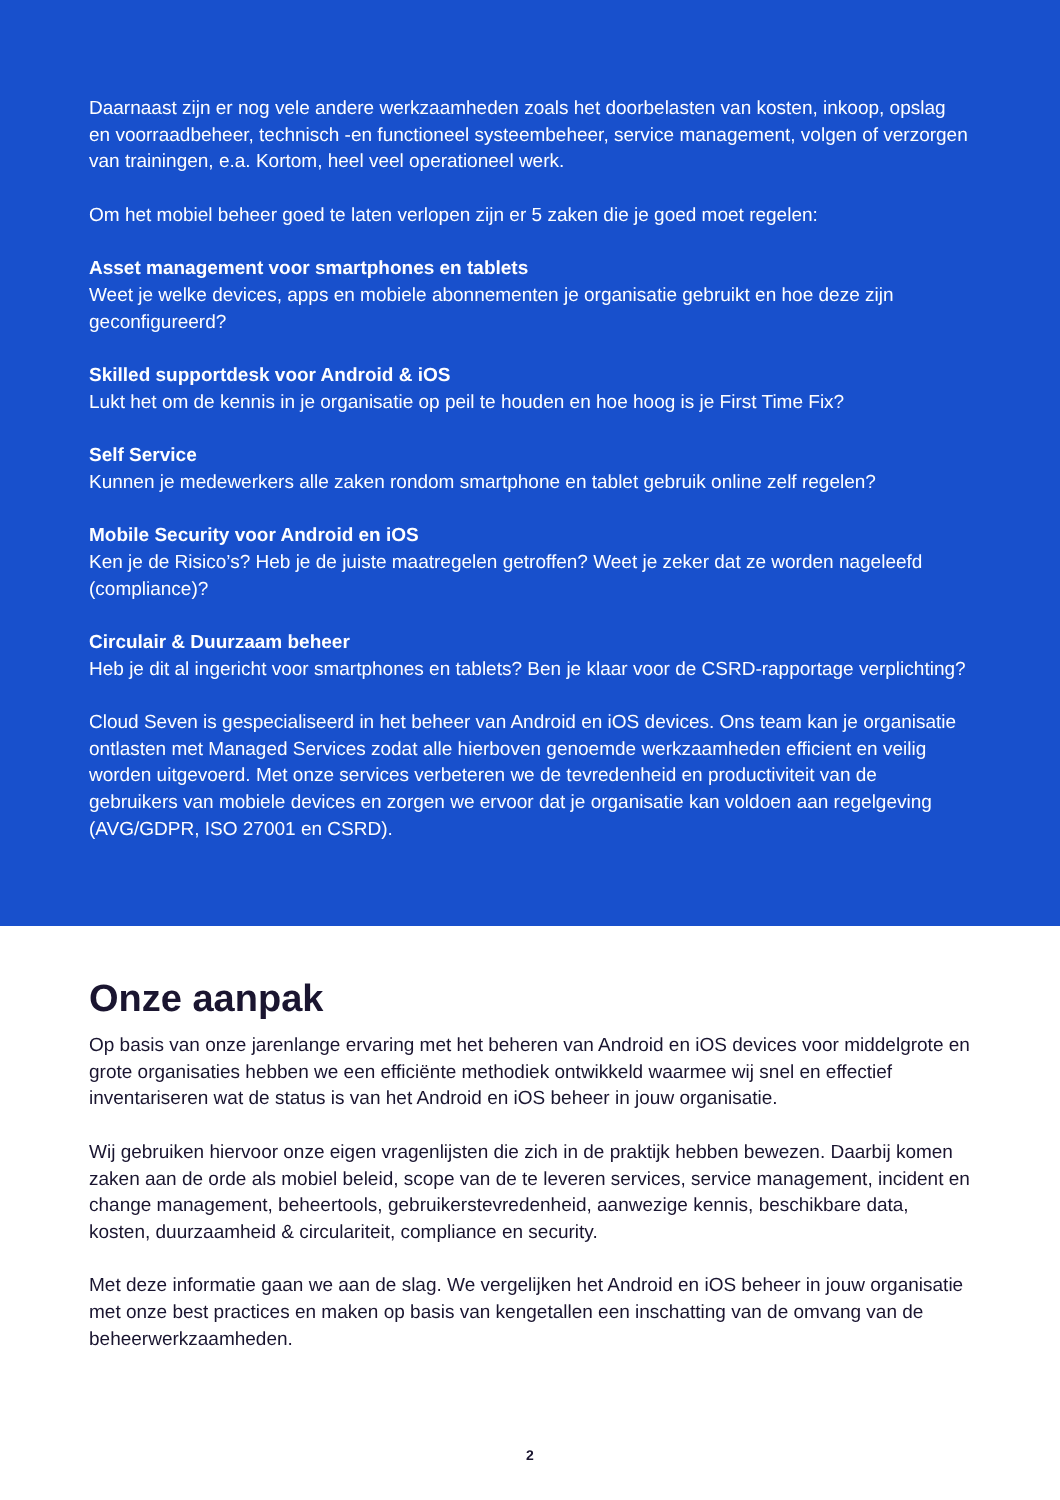Daarnaast zijn er nog vele andere werkzaamheden zoals het doorbelasten van kosten, inkoop, opslag en voorraadbeheer, technisch -en functioneel systeembeheer, service management, volgen of verzorgen van trainingen, e.a. Kortom, heel veel operationeel werk.
Om het mobiel beheer goed te laten verlopen zijn er 5 zaken die je goed moet regelen:
Asset management voor smartphones en tablets
Weet je welke devices, apps en mobiele abonnementen je organisatie gebruikt en hoe deze zijn geconfigureerd?
Skilled supportdesk voor Android & iOS
Lukt het om de kennis in je organisatie op peil te houden en hoe hoog is je First Time Fix?
Self Service
Kunnen je medewerkers alle zaken rondom smartphone en tablet gebruik online zelf regelen?
Mobile Security voor Android en iOS
Ken je de Risico’s? Heb je de juiste maatregelen getroffen? Weet je zeker dat ze worden nageleefd (compliance)?
Circulair & Duurzaam beheer
Heb je dit al ingericht voor smartphones en tablets? Ben je klaar voor de CSRD-rapportage verplichting?
Cloud Seven is gespecialiseerd in het beheer van Android en iOS devices. Ons team kan je organisatie ontlasten met Managed Services zodat alle hierboven genoemde werkzaamheden efficient en veilig worden uitgevoerd. Met onze services verbeteren we de tevredenheid en productiviteit van de gebruikers van mobiele devices en zorgen we ervoor dat je organisatie kan voldoen aan regelgeving (AVG/GDPR, ISO 27001 en CSRD).
Onze aanpak
Op basis van onze jarenlange ervaring met het beheren van Android en iOS devices voor middelgrote en grote organisaties hebben we een efficiënte methodiek ontwikkeld waarmee wij snel en effectief inventariseren wat de status is van het Android en iOS beheer in jouw organisatie.
Wij gebruiken hiervoor onze eigen vragenlijsten die zich in de praktijk hebben bewezen. Daarbij komen zaken aan de orde als mobiel beleid, scope van de te leveren services, service management, incident en change management, beheertools, gebruikerstevredenheid, aanwezige kennis, beschikbare data, kosten, duurzaamheid & circulariteit, compliance en security.
Met deze informatie gaan we aan de slag. We vergelijken het Android en iOS beheer in jouw organisatie met onze best practices en maken op basis van kengetallen een inschatting van de omvang van de beheerwerkzaamheden.
2